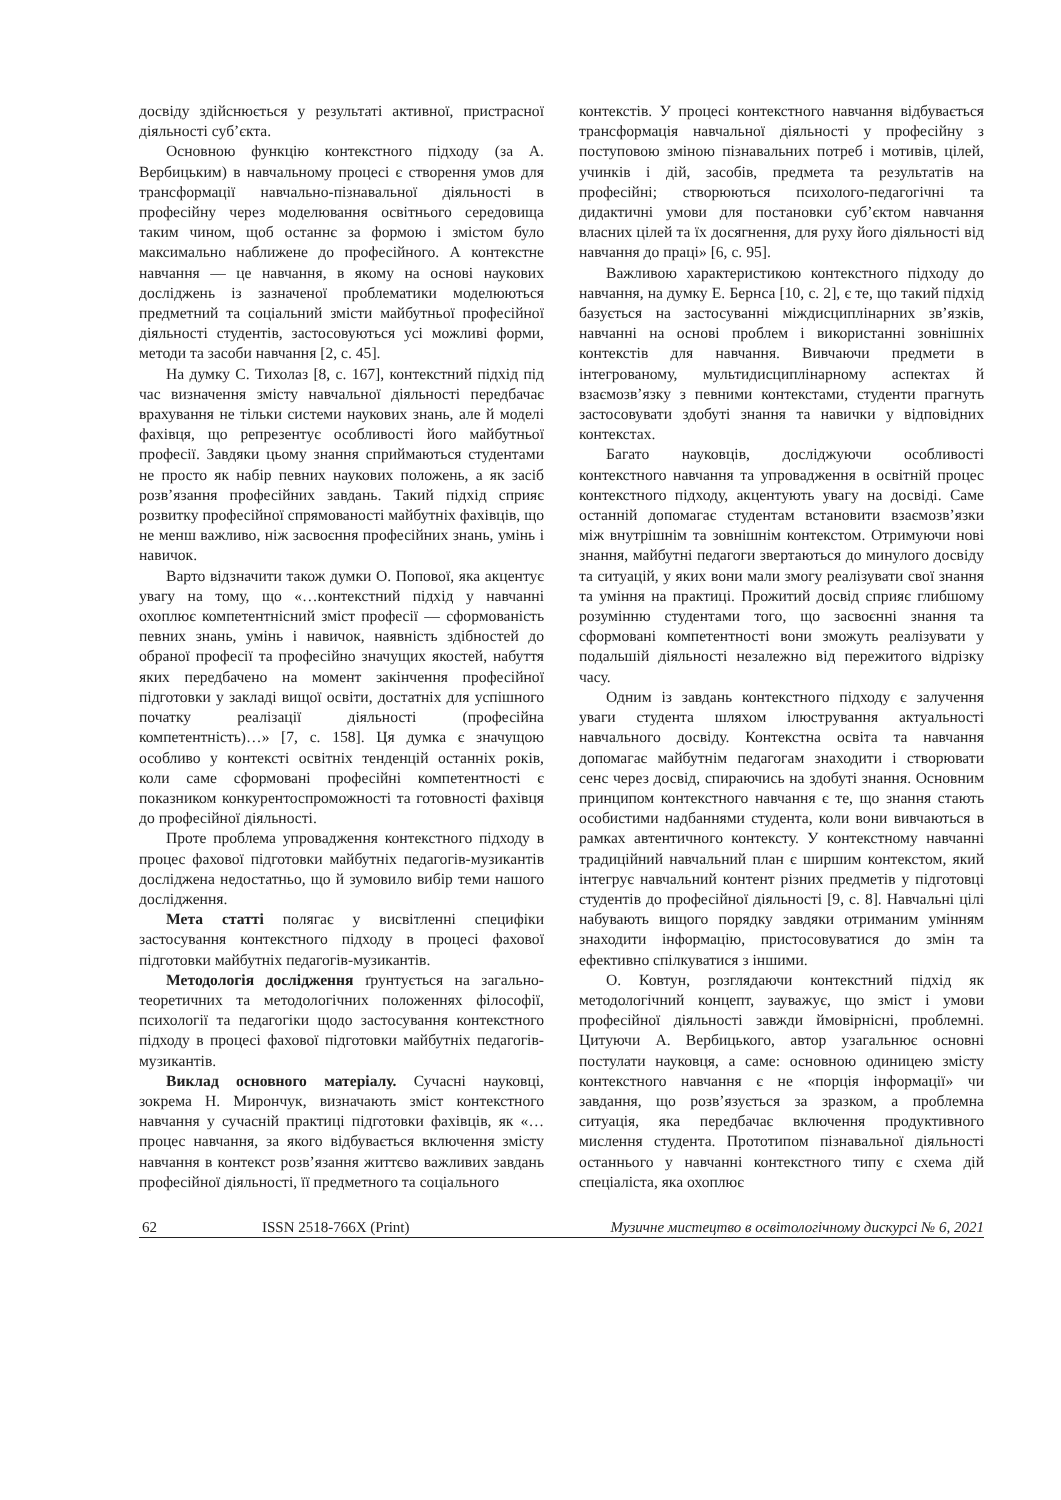досвіду здійснюється у результаті активної, пристрасної діяльності суб’єкта.
Основною функцію контекстного підходу (за А. Вербицьким) в навчальному процесі є створення умов для трансформації навчально-пізнавальної діяльності в професійну через моделювання освітнього середовища таким чином, щоб останнє за формою і змістом було максимально наближене до професійного. А контекстне навчання — це навчання, в якому на основі наукових досліджень із зазначеної проблематики моделюються предметний та соціальний зміcти майбутньої професійної діяльності студентів, застосовуються усі можливі форми, методи та засоби навчання [2, с. 45].
На думку С. Тихолаз [8, с. 167], контекстний підхід під час визначення змісту навчальної діяльності передбачає врахування не тільки системи наукових знань, але й моделі фахівця, що репрезентує особливості його майбутньої професії. Завдяки цьому знання сприймаються студентами не просто як набір певних наукових положень, а як засіб розв’язання професійних завдань. Такий підхід сприяє розвитку професійної спрямованості майбутніх фахівців, що не менш важливо, ніж засвоєння професійних знань, умінь і навичок.
Варто відзначити також думки О. Попової, яка акцентує увагу на тому, що «…контекстний підхід у навчанні охоплює компетентнісний зміст професії — сформованість певних знань, умінь і навичок, наявність здібностей до обраної професії та професійно значущих якостей, набуття яких передбачено на момент закінчення професійної підготовки у закладі вищої освіти, достатніх для успішного початку реалізації діяльності (професійна компетентність)…» [7, с. 158]. Ця думка є значущою особливо у контексті освітніх тенденцій останніх років, коли саме сформовані професійні компетентності є показником конкурентоспроможності та готовності фахівця до професійної діяльності.
Проте проблема упровадження контекстного підходу в процес фахової підготовки майбутніх педагогів-музикантів досліджена недостатньо, що й зумовило вибір теми нашого дослідження.
Мета статті полягає у висвітленні специфіки застосування контекстного підходу в процесі фахової підготовки майбутніх педагогів-музикантів.
Методологія дослідження ґрунтується на загально-теоретичних та методологічних положеннях філософії, психології та педагогіки щодо застосування контекстного підходу в процесі фахової підготовки майбутніх педагогів-музикантів.
Виклад основного матеріалу. Сучасні науковці, зокрема Н. Мирончук, визначають зміст контекстного навчання у сучасній практиці підготовки фахівців, як «…процес навчання, за якого відбувається включення змісту навчання в контекст розв’язання життєво важливих завдань професійної діяльності, її предметного та соціального
контекстів. У процесі контекстного навчання відбувається трансформація навчальної діяльності у професійну з поступовою зміною пізнавальних потреб і мотивів, цілей, учинків і дій, засобів, предмета та результатів на професійні; створюються психолого-педагогічні та дидактичні умови для постановки суб’єктом навчання власних цілей та їх досягнення, для руху його діяльності від навчання до праці» [6, с. 95].
Важливою характеристикою контекстного підходу до навчання, на думку Е. Бернса [10, с. 2], є те, що такий підхід базується на застосуванні міждисциплінарних зв’язків, навчанні на основі проблем і використанні зовнішніх контекстів для навчання. Вивчаючи предмети в інтегрованому, мультидисциплінарному аспектах й взаємозв’язку з певними контекстами, студенти прагнуть застосовувати здобуті знання та навички у відповідних контекстах.
Багато науковців, досліджуючи особливості контекстного навчання та упровадження в освітній процес контекстного підходу, акцентують увагу на досвіді. Саме останній допомагає студентам встановити взаємозв’язки між внутрішнім та зовнішнім контекстом. Отримуючи нові знання, майбутні педагоги звертаються до минулого досвіду та ситуацій, у яких вони мали змогу реалізувати свої знання та уміння на практиці. Прожитий досвід сприяє глибшому розумінню студентами того, що засвоєнні знання та сформовані компетентності вони зможуть реалізувати у подальшій діяльності незалежно від пережитого відрізку часу.
Одним із завдань контекстного підходу є залучення уваги студента шляхом ілюстрування актуальності навчального досвіду. Контекстна освіта та навчання допомагає майбутнім педагогам знаходити і створювати сенс через досвід, спираючись на здобуті знання. Основним принципом контекстного навчання є те, що знання стають особистими надбаннями студента, коли вони вивчаються в рамках автентичного контексту. У контекстному навчанні традиційний навчальний план є ширшим контекстом, який інтегрує навчальний контент різних предметів у підготовці студентів до професійної діяльності [9, с. 8]. Навчальні цілі набувають вищого порядку завдяки отриманим умінням знаходити інформацію, пристосовуватися до змін та ефективно спілкуватися з іншими.
О. Ковтун, розглядаючи контекстний підхід як методологічний концепт, зауважує, що зміст і умови професійної діяльності завжди ймовірнісні, проблемні. Цитуючи А. Вербицького, автор узагальнює основні постулати науковця, а саме: основною одиницею змісту контекстного навчання є не «порція інформації» чи завдання, що розв’язується за зразком, а проблемна ситуація, яка передбачає включення продуктивного мислення студента. Прототипом пізнавальної діяльності останнього у навчанні контекстного типу є схема дій спеціаліста, яка охоплює
62 ISSN 2518-766X (Print) Музичне мистецтво в освітологічному дискурсі № 6, 2021